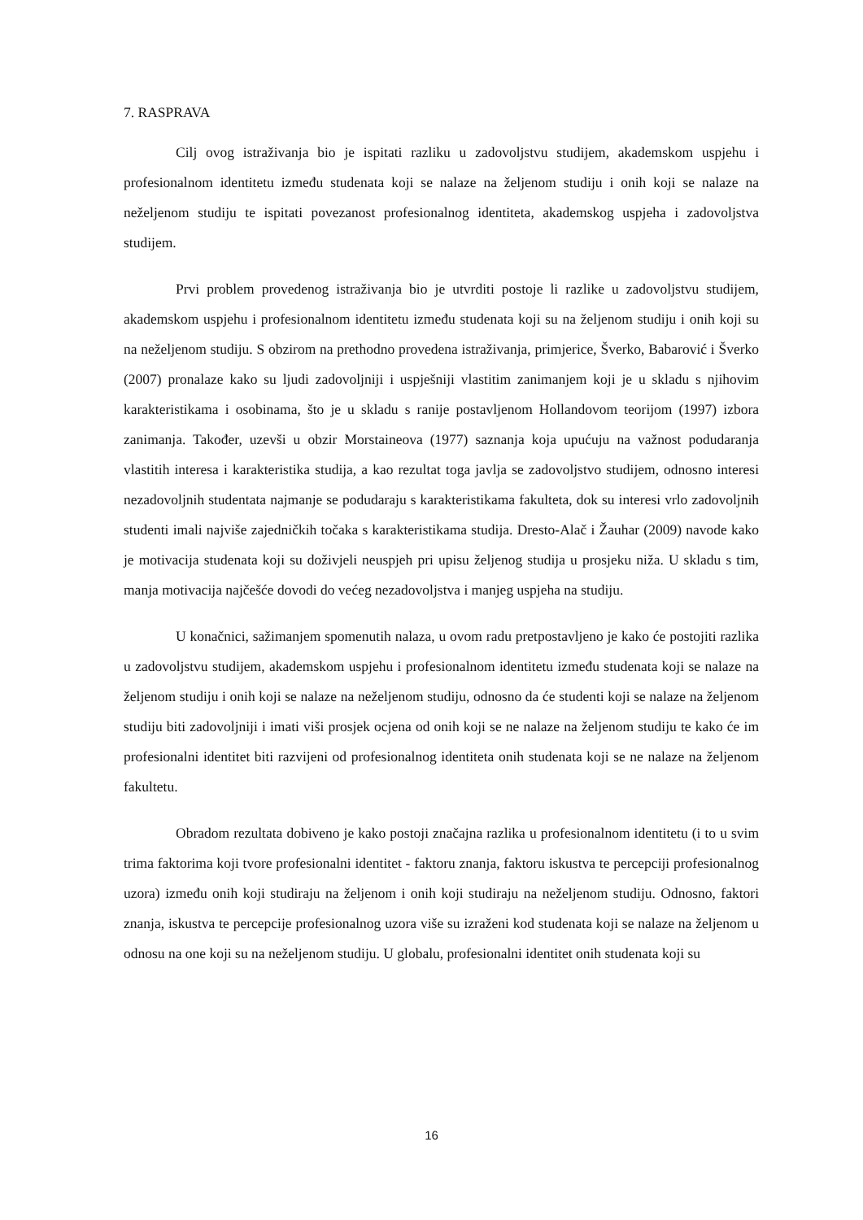7. RASPRAVA
Cilj ovog istraživanja bio je ispitati razliku u zadovoljstvu studijem, akademskom uspjehu i profesionalnom identitetu između studenata koji se nalaze na željenom studiju i onih koji se nalaze na neželjenom studiju te ispitati povezanost profesionalnog identiteta, akademskog uspjeha i zadovoljstva studijem.
Prvi problem provedenog istraživanja bio je utvrditi postoje li razlike u zadovoljstvu studijem, akademskom uspjehu i profesionalnom identitetu između studenata koji su na željenom studiju i onih koji su na neželjenom studiju. S obzirom na prethodno provedena istraživanja, primjerice, Šverko, Babarović i Šverko (2007) pronalaze kako su ljudi zadovoljniji i uspješniji vlastitim zanimanjem koji je u skladu s njihovim karakteristikama i osobinama, što je u skladu s ranije postavljenom Hollandovom teorijom (1997) izbora zanimanja. Također, uzevši u obzir Morstaineova (1977) saznanja koja upućuju na važnost podudaranja vlastitih interesa i karakteristika studija, a kao rezultat toga javlja se zadovoljstvo studijem, odnosno interesi nezadovoljnih studentata najmanje se podudaraju s karakteristikama fakulteta, dok su interesi vrlo zadovoljnih studenti imali najviše zajedničkih točaka s karakteristikama studija. Dresto-Alač i Žauhar (2009) navode kako je motivacija studenata koji su doživjeli neuspjeh pri upisu željenog studija u prosjeku niža. U skladu s tim, manja motivacija najčešće dovodi do većeg nezadovoljstva i manjeg uspjeha na studiju.
U konačnici, sažimanjem spomenutih nalaza, u ovom radu pretpostavljeno je kako će postojiti razlika u zadovoljstvu studijem, akademskom uspjehu i profesionalnom identitetu između studenata koji se nalaze na željenom studiju i onih koji se nalaze na neželjenom studiju, odnosno da će studenti koji se nalaze na željenom studiju biti zadovoljniji i imati viši prosjek ocjena od onih koji se ne nalaze na željenom studiju te kako će im profesionalni identitet biti razvijeni od profesionalnog identiteta onih studenata koji se ne nalaze na željenom fakultetu.
Obradom rezultata dobiveno je kako postoji značajna razlika u profesionalnom identitetu (i to u svim trima faktorima koji tvore profesionalni identitet - faktoru znanja, faktoru iskustva te percepciji profesionalnog uzora) između onih koji studiraju na željenom i onih koji studiraju na neželjenom studiju. Odnosno, faktori znanja, iskustva te percepcije profesionalnog uzora više su izraženi kod studenata koji se nalaze na željenom u odnosu na one koji su na neželjenom studiju. U globalu, profesionalni identitet onih studenata koji su
16